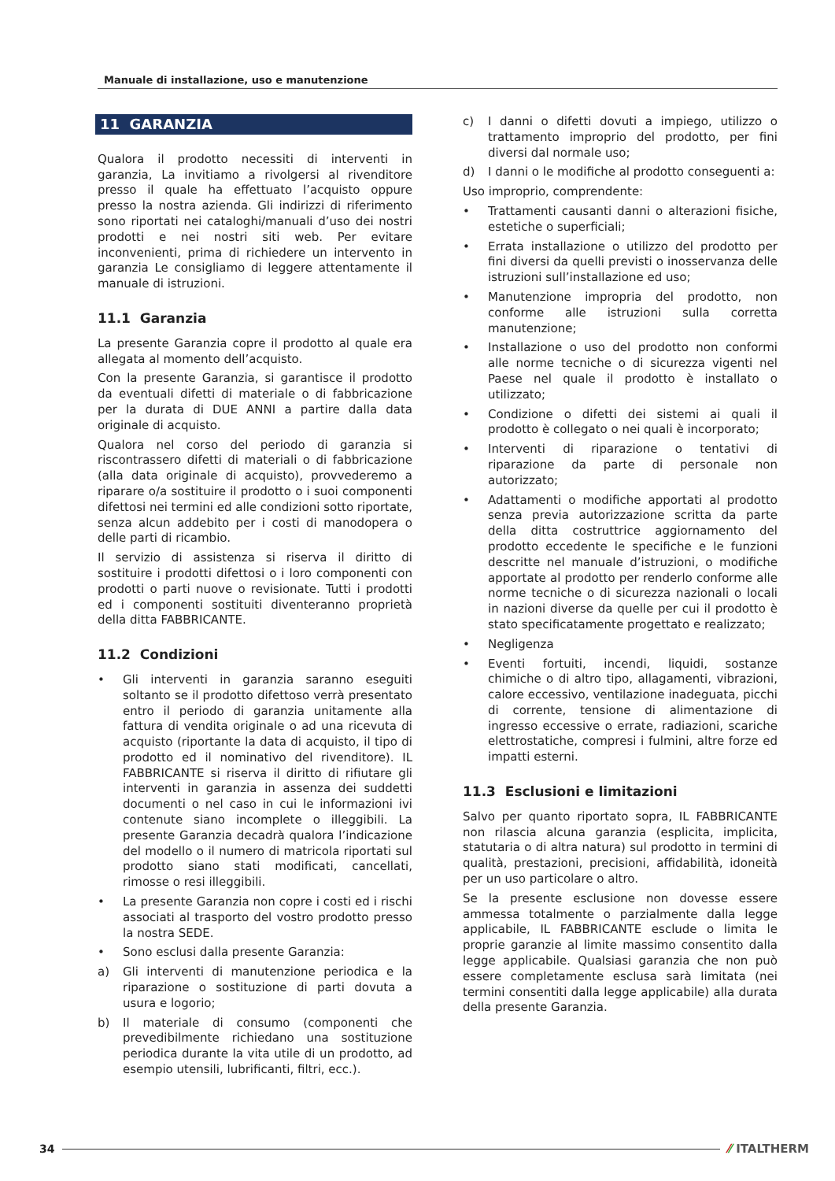Manuale di installazione, uso e manutenzione
11 GARANZIA
Qualora il prodotto necessiti di interventi in garanzia, La invitiamo a rivolgersi al rivenditore presso il quale ha effettuato l’acquisto oppure presso la nostra azienda. Gli indirizzi di riferimento sono riportati nei cataloghi/manuali d’uso dei nostri prodotti e nei nostri siti web. Per evitare inconvenienti, prima di richiedere un intervento in garanzia Le consigliamo di leggere attentamente il manuale di istruzioni.
11.1 Garanzia
La presente Garanzia copre il prodotto al quale era allegata al momento dell’acquisto.
Con la presente Garanzia, si garantisce il prodotto da eventuali difetti di materiale o di fabbricazione per la durata di DUE ANNI a partire dalla data originale di acquisto.
Qualora nel corso del periodo di garanzia si riscontrassero difetti di materiali o di fabbricazione (alla data originale di acquisto), provvederemo a riparare o/a sostituire il prodotto o i suoi componenti difettosi nei termini ed alle condizioni sotto riportate, senza alcun addebito per i costi di manodopera o delle parti di ricambio.
Il servizio di assistenza si riserva il diritto di sostituire i prodotti difettosi o i loro componenti con prodotti o parti nuove o revisionate. Tutti i prodotti ed i componenti sostituiti diventeranno proprietà della ditta FABBRICANTE.
11.2 Condizioni
• Gli interventi in garanzia saranno eseguiti soltanto se il prodotto difettoso verrà presentato entro il periodo di garanzia unitamente alla fattura di vendita originale o ad una ricevuta di acquisto (riportante la data di acquisto, il tipo di prodotto ed il nominativo del rivenditore). IL FABBRICANTE si riserva il diritto di rifiutare gli interventi in garanzia in assenza dei suddetti documenti o nel caso in cui le informazioni ivi contenute siano incomplete o illeggibili. La presente Garanzia decadrà qualora l’indicazione del modello o il numero di matricola riportati sul prodotto siano stati modificati, cancellati, rimosse o resi illeggibili.
• La presente Garanzia non copre i costi ed i rischi associati al trasporto del vostro prodotto presso la nostra SEDE.
• Sono esclusi dalla presente Garanzia:
a) Gli interventi di manutenzione periodica e la riparazione o sostituzione di parti dovuta a usura e logorio;
b) Il materiale di consumo (componenti che prevedibilmente richiedano una sostituzione periodica durante la vita utile di un prodotto, ad esempio utensili, lubrificanti, filtri, ecc.).
c) I danni o difetti dovuti a impiego, utilizzo o trattamento improprio del prodotto, per fini diversi dal normale uso;
d) I danni o le modifiche al prodotto conseguenti a:
Uso improprio, comprendente:
• Trattamenti causanti danni o alterazioni fisiche, estetiche o superficiali;
• Errata installazione o utilizzo del prodotto per fini diversi da quelli previsti o inosservanza delle istruzioni sull’installazione ed uso;
• Manutenzione impropria del prodotto, non conforme alle istruzioni sulla corretta manutenzione;
• Installazione o uso del prodotto non conformi alle norme tecniche o di sicurezza vigenti nel Paese nel quale il prodotto è installato o utilizzato;
• Condizione o difetti dei sistemi ai quali il prodotto è collegato o nei quali è incorporato;
• Interventi di riparazione o tentativi di riparazione da parte di personale non autorizzato;
• Adattamenti o modifiche apportati al prodotto senza previa autorizzazione scritta da parte della ditta costruttrice aggiornamento del prodotto eccedente le specifiche e le funzioni descritte nel manuale d’istruzioni, o modifiche apportate al prodotto per renderlo conforme alle norme tecniche o di sicurezza nazionali o locali in nazioni diverse da quelle per cui il prodotto è stato specificatamente progettato e realizzato;
• Negligenza
• Eventi fortuiti, incendi, liquidi, sostanze chimiche o di altro tipo, allagamenti, vibrazioni, calore eccessivo, ventilazione inadeguata, picchi di corrente, tensione di alimentazione di ingresso eccessive o errate, radiazioni, scariche elettrostatiche, compresi i fulmini, altre forze ed impatti esterni.
11.3 Esclusioni e limitazioni
Salvo per quanto riportato sopra, IL FABBRICANTE non rilascia alcuna garanzia (esplicita, implicita, statutaria o di altra natura) sul prodotto in termini di qualità, prestazioni, precisioni, affidabilità, idoneità per un uso particolare o altro.
Se la presente esclusione non dovesse essere ammessa totalmente o parzialmente dalla legge applicabile, IL FABBRICANTE esclude o limita le proprie garanzie al limite massimo consentito dalla legge applicabile. Qualsiasi garanzia che non può essere completamente esclusa sarà limitata (nei termini consentiti dalla legge applicabile) alla durata della presente Garanzia.
34 ⁄⁄ ITALTHERM